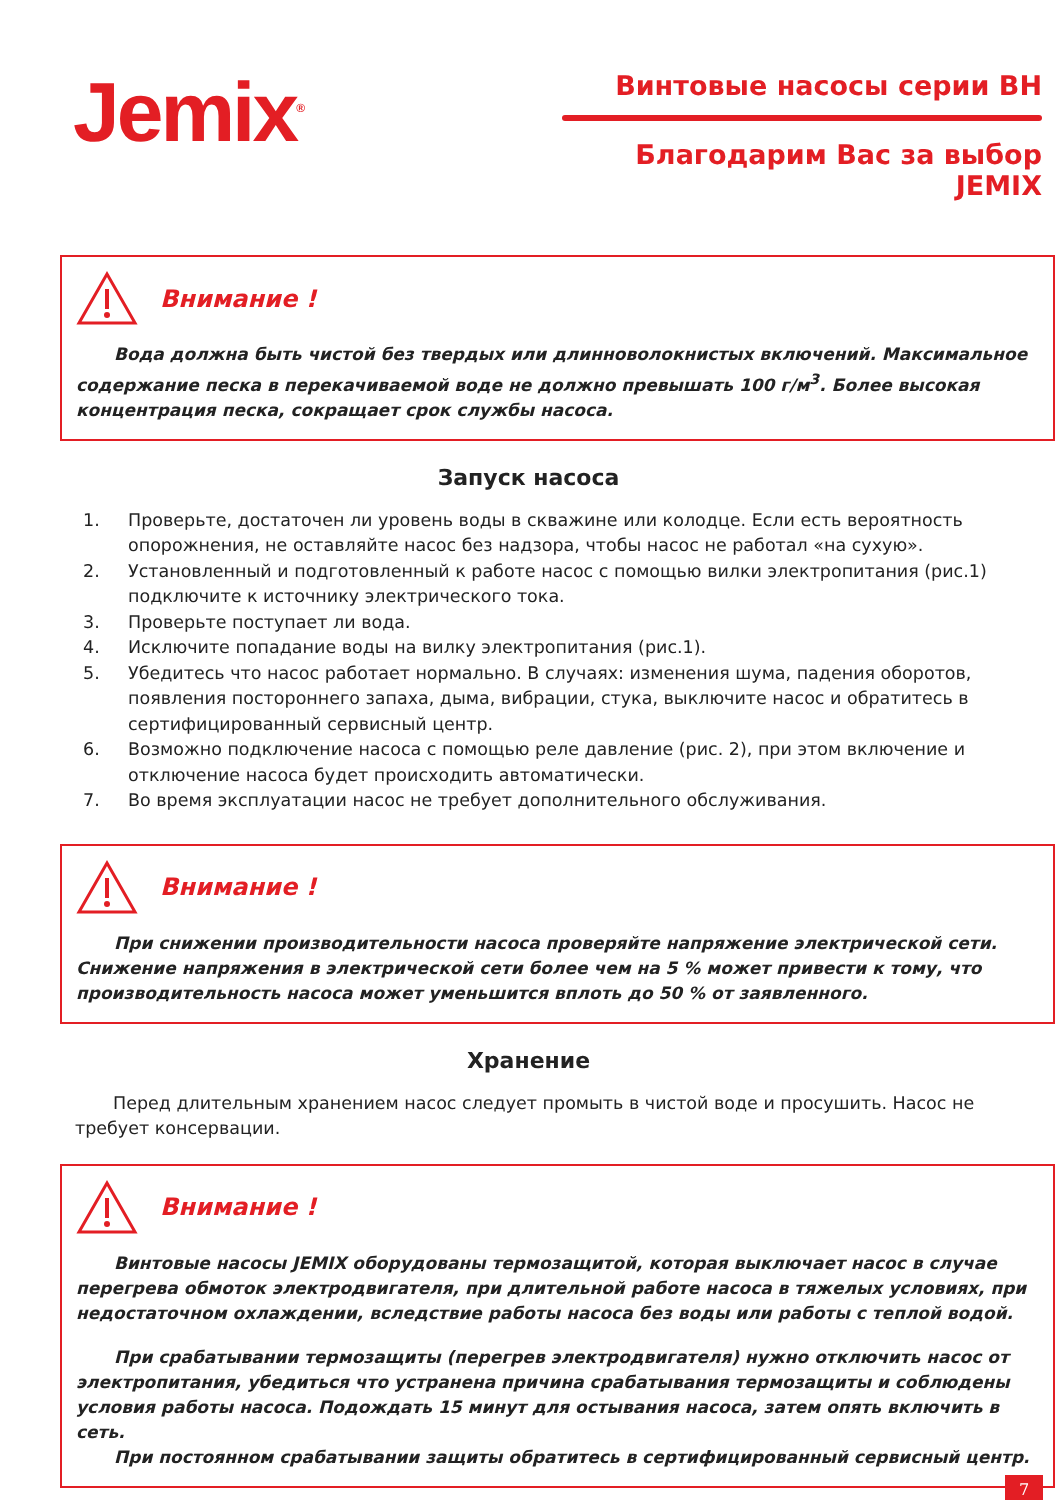Jemix<sup>®</sup>
Винтовые насосы серии ВН
Благодарим Вас за выбор JEMIX
Внимание !
Вода должна быть чистой без твердых или длинноволокнистых включений. Максимальное содержание песка в перекачиваемой воде не должно превышать 100 г/м<sup>3</sup>. Более высокая концентрация песка, сокращает срок службы насоса.
Запуск насоса
1. Проверьте, достаточен ли уровень воды в скважине или колодце. Если есть вероятность опорожнения, не оставляйте насос без надзора, чтобы насос не работал «на сухую».
2. Установленный и подготовленный к работе насос с помощью вилки электропитания (рис.1) подключите к источнику электрического тока.
3. Проверьте поступает ли вода.
4. Исключите попадание воды на вилку электропитания (рис.1).
5. Убедитесь что насос работает нормально. В случаях: изменения шума, падения оборотов, появления постороннего запаха, дыма, вибрации, стука, выключите насос и обратитесь в сертифицированный сервисный центр.
6. Возможно подключение насоса с помощью реле давление (рис. 2), при этом включение и отключение насоса будет происходить автоматически.
7. Во время эксплуатации насос не требует дополнительного обслуживания.
Внимание !
При снижении производительности насоса проверяйте напряжение электрической сети. Снижение напряжения в электрической сети более чем на 5 % может привести к тому, что производительность насоса может уменьшится вплоть до 50 % от заявленного.
Хранение
Перед длительным хранением насос следует промыть в чистой воде и просушить. Насос не требует консервации.
Внимание !
Винтовые насосы JEMIX оборудованы термозащитой, которая выключает насос в случае перегрева обмоток электродвигателя, при длительной работе насоса в тяжелых условиях, при недостаточном охлаждении, вследствие работы насоса без воды или работы с теплой водой.
При срабатывании термозащиты (перегрев электродвигателя) нужно отключить насос от электропитания, убедиться что устранена причина срабатывания термозащиты и соблюдены условия работы насоса. Подождать 15 минут для остывания насоса, затем опять включить в сеть.
При постоянном срабатывании защиты обратитесь в сертифицированный сервисный центр.
7